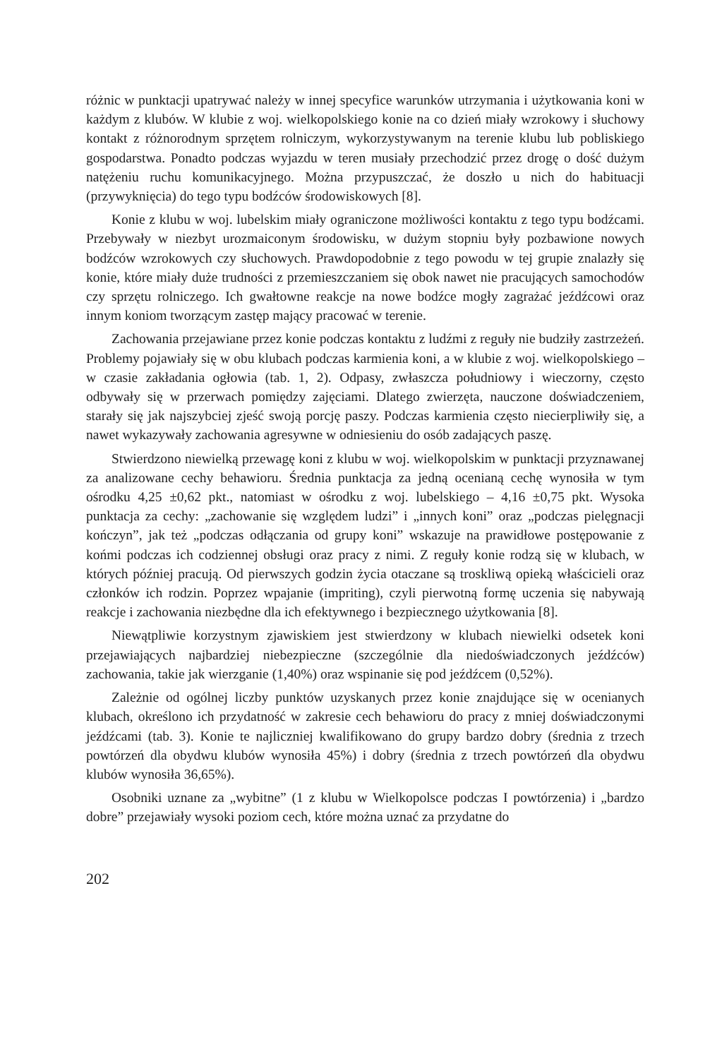różnic w punktacji upatrywać należy w innej specyfice warunków utrzymania i użytkowania koni w każdym z klubów. W klubie z woj. wielkopolskiego konie na co dzień miały wzrokowy i słuchowy kontakt z różnorodnym sprzętem rolniczym, wykorzystywanym na terenie klubu lub pobliskiego gospodarstwa. Ponadto podczas wyjazdu w teren musiały przechodzić przez drogę o dość dużym natężeniu ruchu komunikacyjnego. Można przypuszczać, że doszło u nich do habituacji (przywyknięcia) do tego typu bodźców środowiskowych [8].
Konie z klubu w woj. lubelskim miały ograniczone możliwości kontaktu z tego typu bodźcami. Przebywały w niezbyt urozmaiconym środowisku, w dużym stopniu były pozbawione nowych bodźców wzrokowych czy słuchowych. Prawdopodobnie z tego powodu w tej grupie znalazły się konie, które miały duże trudności z przemieszczaniem się obok nawet nie pracujących samochodów czy sprzętu rolniczego. Ich gwałtowne reakcje na nowe bodźce mogły zagrażać jeźdźcowi oraz innym koniom tworzącym zastęp mający pracować w terenie.
Zachowania przejawiane przez konie podczas kontaktu z ludźmi z reguły nie budziły zastrzeżeń. Problemy pojawiały się w obu klubach podczas karmienia koni, a w klubie z woj. wielkopolskiego – w czasie zakładania ogłowia (tab. 1, 2). Odpasy, zwłaszcza południowy i wieczorny, często odbywały się w przerwach pomiędzy zajęciami. Dlatego zwierzęta, nauczone doświadczeniem, starały się jak najszybciej zjeść swoją porcję paszy. Podczas karmienia często niecierpliwiły się, a nawet wykazywały zachowania agresywne w odniesieniu do osób zadających paszę.
Stwierdzono niewielką przewagę koni z klubu w woj. wielkopolskim w punktacji przyznawanej za analizowane cechy behawioru. Średnia punktacja za jedną ocenianą cechę wynosiła w tym ośrodku 4,25 ±0,62 pkt., natomiast w ośrodku z woj. lubelskiego – 4,16 ±0,75 pkt. Wysoka punktacja za cechy: „zachowanie się względem ludzi” i „innych koni” oraz „podczas pielęgnacji kończyn”, jak też „podczas odłączania od grupy koni” wskazuje na prawidłowe postępowanie z końmi podczas ich codziennej obsługi oraz pracy z nimi. Z reguły konie rodzą się w klubach, w których później pracują. Od pierwszych godzin życia otaczane są troskliwą opieką właścicieli oraz członków ich rodzin. Poprzez wpajanie (impriting), czyli pierwotną formę uczenia się nabywają reakcje i zachowania niezbędne dla ich efektywnego i bezpiecznego użytkowania [8].
Niewątpliwie korzystnym zjawiskiem jest stwierdzony w klubach niewielki odsetek koni przejawiających najbardziej niebezpieczne (szczególnie dla niedoświadczonych jeźdźców) zachowania, takie jak wierzganie (1,40%) oraz wspinanie się pod jeźdźcem (0,52%).
Zależnie od ogólnej liczby punktów uzyskanych przez konie znajdujące się w ocenianych klubach, określono ich przydatność w zakresie cech behawioru do pracy z mniej doświadczonymi jeźdźcami (tab. 3). Konie te najliczniej kwalifikowano do grupy bardzo dobry (średnia z trzech powtórzeń dla obydwu klubów wynosiła 45%) i dobry (średnia z trzech powtórzeń dla obydwu klubów wynosiła 36,65%).
Osobniki uznane za „wybitne” (1 z klubu w Wielkopolsce podczas I powtórzenia) i „bardzo dobre” przejawiały wysoki poziom cech, które można uznać za przydatne do
202